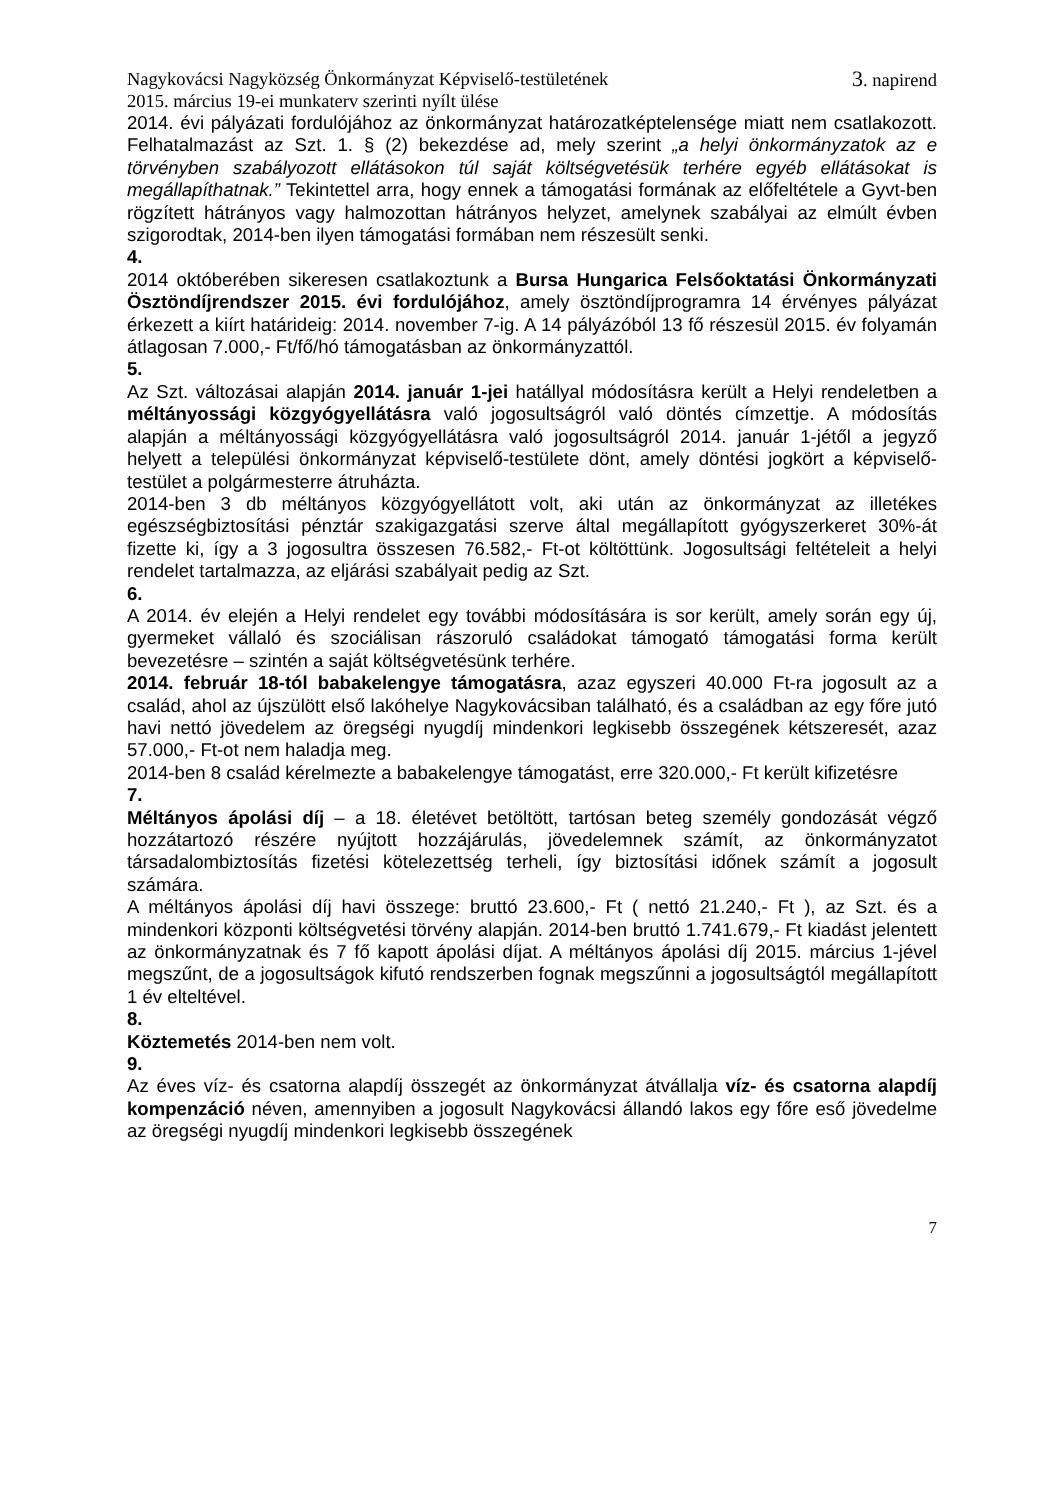Nagykovácsi Nagyközség Önkormányzat Képviselő-testületének
2015. március 19-ei munkaterv szerinti nyílt ülése 3. napirend
2014. évi pályázati fordulójához az önkormányzat határozatképtelensége miatt nem csatlakozott. Felhatalmazást az Szt. 1. § (2) bekezdése ad, mely szerint „a helyi önkormányzatok az e törvényben szabályozott ellátásokon túl saját költségvetésük terhére egyéb ellátásokat is megállapíthatnak.” Tekintettel arra, hogy ennek a támogatási formának az előfeltétele a Gyvt-ben rögzített hátrányos vagy halmozottan hátrányos helyzet, amelynek szabályai az elmúlt évben szigorodtak, 2014-ben ilyen támogatási formában nem részesült senki.
4.
2014 októberében sikeresen csatlakoztunk a Bursa Hungarica Felsőoktatási Önkormányzati Ösztöndíjrendszer 2015. évi fordulójához, amely ösztöndíjprogramra 14 érvényes pályázat érkezett a kiírt határideig: 2014. november 7-ig. A 14 pályázóból 13 fő részesül 2015. év folyamán átlagosan 7.000,- Ft/fő/hó támogatásban az önkormányzattól.
5.
Az Szt. változásai alapján 2014. január 1-jei hatállyal módosításra került a Helyi rendeletben a méltányossági közgyógyellátásra való jogosultságról való döntés címzettje. A módosítás alapján a méltányossági közgyógyellátásra való jogosultságról 2014. január 1-jétől a jegyző helyett a települési önkormányzat képviselő-testülete dönt, amely döntési jogkört a képviselő-testület a polgármesterre átruházta.
2014-ben 3 db méltányos közgyógyellátott volt, aki után az önkormányzat az illetékes egészségbiztosítási pénztár szakigazgatási szerve által megállapított gyógyszerkeret 30%-át fizette ki, így a 3 jogosultra összesen 76.582,- Ft-ot költöttünk. Jogosultsági feltételeit a helyi rendelet tartalmazza, az eljárási szabályait pedig az Szt.
6.
A 2014. év elején a Helyi rendelet egy további módosítására is sor került, amely során egy új, gyermeket vállaló és szociálisan rászoruló családokat támogató támogatási forma került bevezetésre – szintén a saját költségvetésünk terhére.
2014. február 18-tól babakelengye támogatásra, azaz egyszeri 40.000 Ft-ra jogosult az a család, ahol az újszülött első lakóhelye Nagykovácsiban található, és a családban az egy főre jutó havi nettó jövedelem az öregségi nyugdíj mindenkori legkisebb összegének kétszeresét, azaz 57.000,- Ft-ot nem haladja meg.
2014-ben 8 család kérelmezte a babakelengye támogatást, erre 320.000,- Ft került kifizetésre
7.
Méltányos ápolási díj – a 18. életévet betöltött, tartósan beteg személy gondozását végző hozzátartozó részére nyújtott hozzájárulás, jövedelemnek számít, az önkormányzatot társadalombiztosítás fizetési kötelezettség terheli, így biztosítási időnek számít a jogosult számára.
A méltányos ápolási díj havi összege: bruttó 23.600,- Ft ( nettó 21.240,- Ft ), az Szt. és a mindenkori központi költségvetési törvény alapján. 2014-ben bruttó 1.741.679,- Ft kiadást jelentett az önkormányzatnak és 7 fő kapott ápolási díjat. A méltányos ápolási díj 2015. március 1-jével megszűnt, de a jogosultságok kifutó rendszerben fognak megszűnni a jogosultságtól megállapított 1 év elteltével.
8.
Köztemetés 2014-ben nem volt.
9.
Az éves víz- és csatorna alapdíj összegét az önkormányzat átvállalja víz- és csatorna alapdíj kompenzáció néven, amennyiben a jogosult Nagykovácsi állandó lakos egy főre eső jövedelme az öregségi nyugdíj mindenkori legkisebb összegének
7